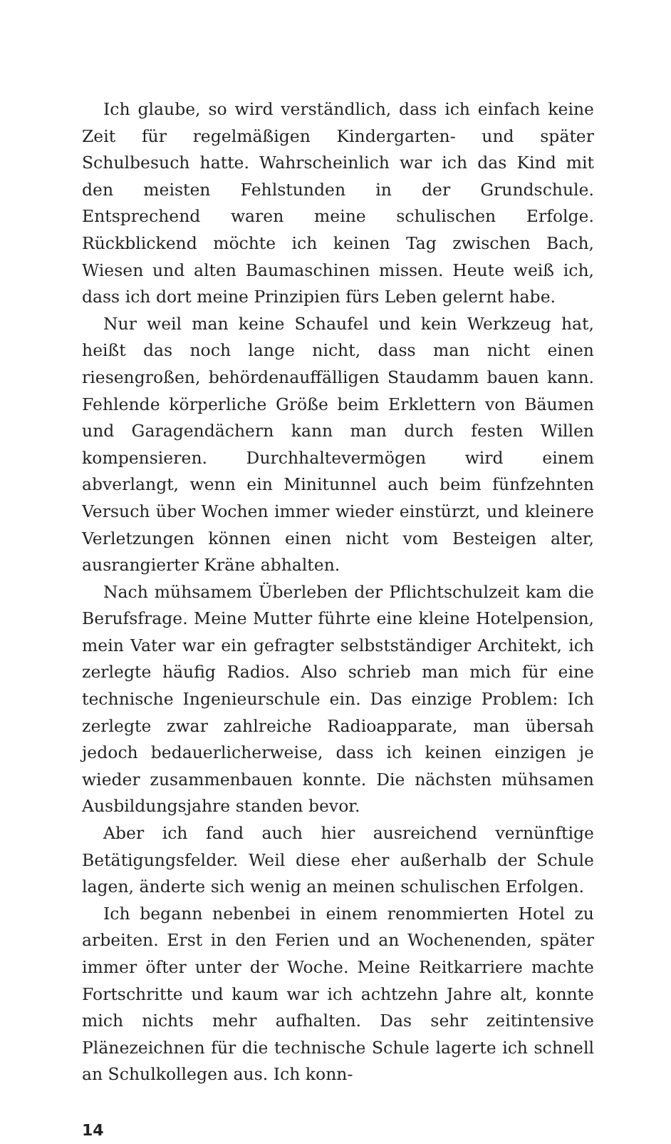Ich glaube, so wird verständlich, dass ich einfach keine Zeit für regelmäßigen Kindergarten- und später Schulbesuch hatte. Wahrscheinlich war ich das Kind mit den meisten Fehlstunden in der Grundschule. Entsprechend waren meine schulischen Erfolge. Rückblickend möchte ich keinen Tag zwischen Bach, Wiesen und alten Baumaschinen missen. Heute weiß ich, dass ich dort meine Prinzipien fürs Leben gelernt habe.
Nur weil man keine Schaufel und kein Werkzeug hat, heißt das noch lange nicht, dass man nicht einen riesengroßen, behördenauffälligen Staudamm bauen kann. Fehlende körperliche Größe beim Erklettern von Bäumen und Garagendächern kann man durch festen Willen kompensieren. Durchhaltevermögen wird einem abverlangt, wenn ein Minitunnel auch beim fünfzehnten Versuch über Wochen immer wieder einstürzt, und kleinere Verletzungen können einen nicht vom Besteigen alter, ausrangierter Kräne abhalten.
Nach mühsamem Überleben der Pflichtschulzeit kam die Berufsfrage. Meine Mutter führte eine kleine Hotelpension, mein Vater war ein gefragter selbstständiger Architekt, ich zerlegte häufig Radios. Also schrieb man mich für eine technische Ingenieurschule ein. Das einzige Problem: Ich zerlegte zwar zahlreiche Radioapparate, man übersah jedoch bedauerlicherweise, dass ich keinen einzigen je wieder zusammenbauen konnte. Die nächsten mühsamen Ausbildungsjahre standen bevor.
Aber ich fand auch hier ausreichend vernünftige Betätigungsfelder. Weil diese eher außerhalb der Schule lagen, änderte sich wenig an meinen schulischen Erfolgen.
Ich begann nebenbei in einem renommierten Hotel zu arbeiten. Erst in den Ferien und an Wochenenden, später immer öfter unter der Woche. Meine Reitkarriere machte Fortschritte und kaum war ich achtzehn Jahre alt, konnte mich nichts mehr aufhalten. Das sehr zeitintensive Plänezeichnen für die technische Schule lagerte ich schnell an Schulkollegen aus. Ich konn-
14